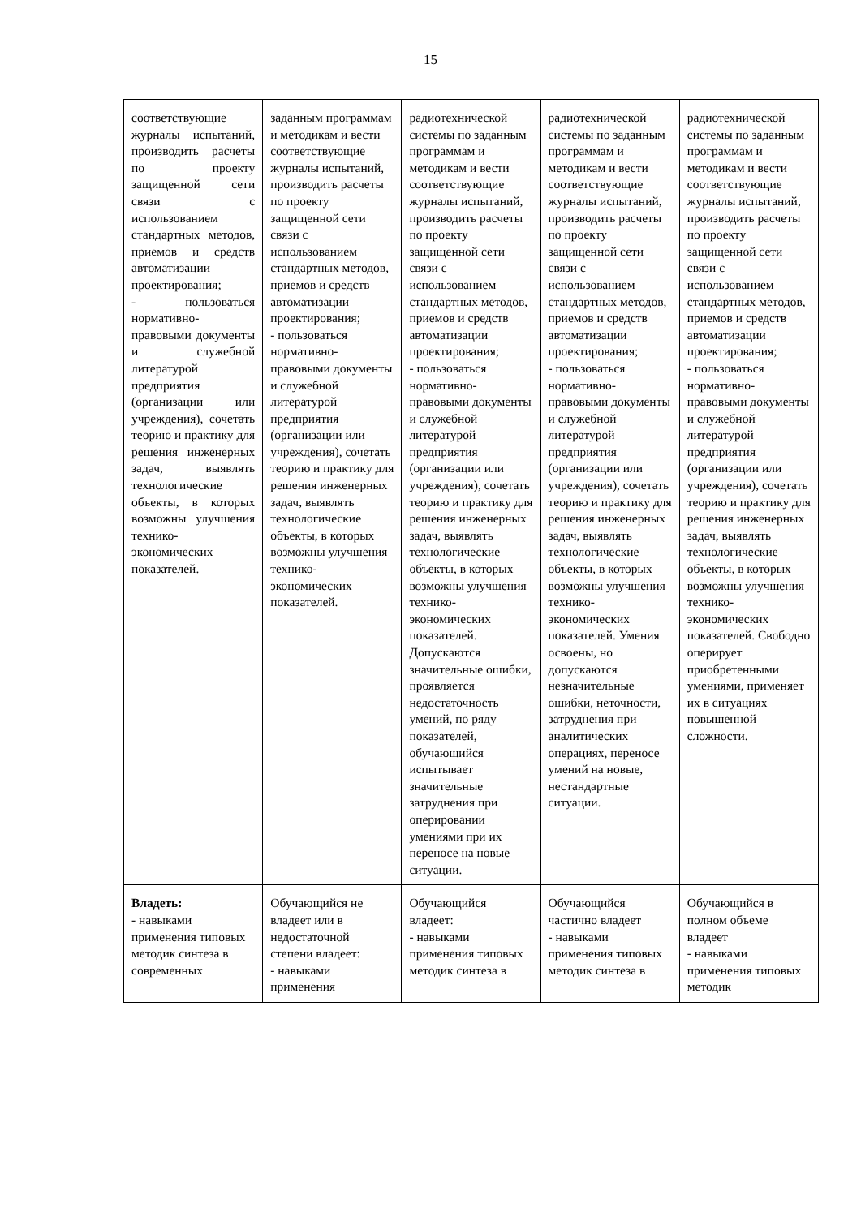15
| соответствующие журналы испытаний, производить расчеты по проекту защищенной сети связи с использованием стандартных методов, приемов и средств автоматизации проектирования; - пользоваться нормативно-правовыми документы и служебной литературой предприятия (организации или учреждения), сочетать теорию и практику для решения инженерных задач, выявлять технологические объекты, в которых возможны улучшения технико-экономических показателей. | заданным программам и методикам и вести соответствующие журналы испытаний, производить расчеты по проекту защищенной сети связи с использованием стандартных методов, приемов и средств автоматизации проектирования; - пользоваться нормативно-правовыми документы и служебной литературой предприятия (организации или учреждения), сочетать теорию и практику для решения инженерных задач, выявлять технологические объекты, в которых возможны улучшения технико-экономических показателей. | радиотехнической системы по заданным программам и методикам и вести соответствующие журналы испытаний, производить расчеты по проекту защищенной сети связи с использованием стандартных методов, приемов и средств автоматизации проектирования; - пользоваться нормативно-правовыми документы и служебной литературой предприятия (организации или учреждения), сочетать теорию и практику для решения инженерных задач, выявлять технологические объекты, в которых возможны улучшения технико-экономических показателей. Допускаются значительные ошибки, проявляется недостаточность умений, по ряду показателей, обучающийся испытывает значительные затруднения при оперировании умениями при их переносе на новые ситуации. | радиотехнической системы по заданным программам и методикам и вести соответствующие журналы испытаний, производить расчеты по проекту защищенной сети связи с использованием стандартных методов, приемов и средств автоматизации проектирования; - пользоваться нормативно-правовыми документы и служебной литературой предприятия (организации или учреждения), сочетать теорию и практику для решения инженерных задач, выявлять технологические объекты, в которых возможны улучшения технико-экономических показателей. Умения освоены, но допускаются незначительные ошибки, неточности, затруднения при аналитических операциях, переносе умений на новые, нестандартные ситуации. | радиотехнической системы по заданным программам и методикам и вести соответствующие журналы испытаний, производить расчеты по проекту защищенной сети связи с использованием стандартных методов, приемов и средств автоматизации проектирования; - пользоваться нормативно-правовыми документы и служебной литературой предприятия (организации или учреждения), сочетать теорию и практику для решения инженерных задач, выявлять технологические объекты, в которых возможны улучшения технико-экономических показателей. Свободно оперирует приобретенными умениями, применяет их в ситуациях повышенной сложности. |
| Владеть: - навыками применения типовых методик синтеза в современных | Обучающийся не владеет или в недостаточной степени владеет: - навыками применения | Обучающийся владеет: - навыками применения типовых методик синтеза в | Обучающийся частично владеет - навыками применения типовых методик синтеза в | Обучающийся в полном объеме владеет - навыками применения типовых методик |